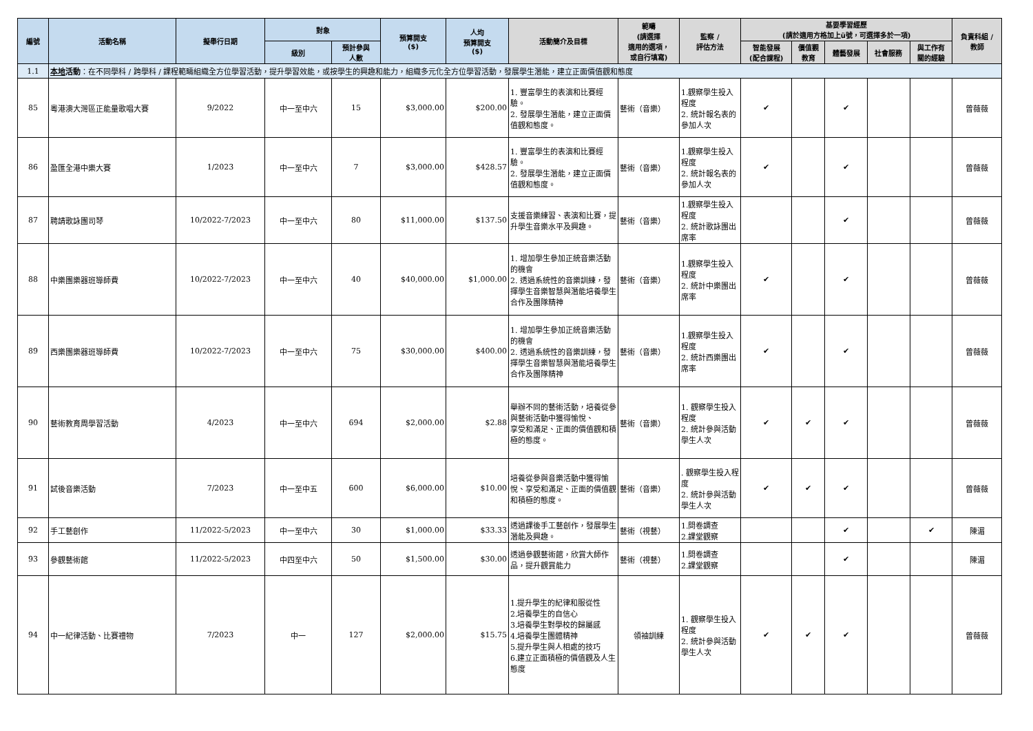| 編號 | 活動名稱 | 擬舉行日期 | 對象 | | 預算開支 ($) | 人均 預算開支 ($) | 活動簡介及目標 | 範疇 (請選擇 適用的選項， 或自行填寫) | 監察 / 評估方法 | 基要學習經歷 (請於適用方格加上ü號，可選擇多於一項) | | | | | 負責科組 / 教師 |
| --- | --- | --- | --- | --- | --- | --- | --- | --- | --- | --- | --- | --- | --- | --- | --- |
| | | | 級別 | 預計參與 人數 | | | | | | 智能發展 (配合課程) | 價值觀 教育 | 體藝發展 | 社會服務 | 與工作有 關的經驗 | |
| 1.1 | 本地 活動 ：在不同學科 / 跨學科 / 課程範疇組織全方位學習活動，提升學習效能，或按學生的興趣和能力，組織多元化全方位學習活動，發展學生潛能，建立正面價值觀和態度 | | | | | | | | | | | | | | |
| 85 | 粵港澳大灣區正能量歌唱大賽 | 9/2022 | 中一至中六 | 15 | $3,000.00 | $200.00 | 1. 豐富學生的表演和比賽經驗。 2. 發展學生潛能，建立正面價值觀和態度。 | 藝術（音樂） | 1.觀察學生投入程度 2. 統計報名表的參加人次 | ✔ | | ✔ | | | 曾薇薇 |
| 86 | 盈匯全港中樂大賽 | 1/2023 | 中一至中六 | 7 | $3,000.00 | $428.57 | 1. 豐富學生的表演和比賽經驗。 2. 發展學生潛能，建立正面價值觀和態度。 | 藝術（音樂） | 1.觀察學生投入程度 2. 統計報名表的參加人次 | ✔ | | ✔ | | | 曾薇薇 |
| 87 | 聘請歌詠團司琴 | 10/2022-7/2023 | 中一至中六 | 80 | $11,000.00 | $137.50 | 支援音樂練習、表演和比賽，提升學生音樂水平及興趣。 | 藝術（音樂） | 1.觀察學生投入程度 2. 統計歌詠團出席率 | | | ✔ | | | 曾薇薇 |
| 88 | 中樂團樂器班導師費 | 10/2022-7/2023 | 中一至中六 | 40 | $40,000.00 | $1,000.00 | 1. 增加學生參加正統音樂活動的機會 2. 透過系統性的音樂訓練，發揮學生音樂智慧與潛能培養學生合作及團隊精神 | 藝術（音樂） | 1.觀察學生投入程度 2. 統計中樂團出席率 | ✔ | | ✔ | | | 曾薇薇 |
| 89 | 西樂團樂器班導師費 | 10/2022-7/2023 | 中一至中六 | 75 | $30,000.00 | $400.00 | 1. 增加學生參加正統音樂活動的機會 2. 透過系統性的音樂訓練，發揮學生音樂智慧與潛能培養學生合作及團隊精神 | 藝術（音樂） | 1.觀察學生投入程度 2. 統計西樂團出席率 | ✔ | | ✔ | | | 曾薇薇 |
| 90 | 藝術教育周學習活動 | 4/2023 | 中一至中六 | 694 | $2,000.00 | $2.88 | 舉辦不同的藝術活動，培養從參與藝術活動中獲得愉悅、 享受和滿足、正面的價值觀和積極的態度。 | 藝術（音樂） | 1. 觀察學生投入程度 2. 統計參與活動學生人次 | ✔ | ✔ | ✔ | | | 曾薇薇 |
| 91 | 試後音樂活動 | 7/2023 | 中一至中五 | 600 | $6,000.00 | $10.00 | 培養從參與音樂活動中獲得愉悅、享受和滿足、正面的價值觀和積極的態度。 | 藝術（音樂） | . 觀察學生投入程度 2. 統計參與活動學生人次 | ✔ | ✔ | ✔ | | | 曾薇薇 |
| 92 | 手工藝創作 | 11/2022-5/2023 | 中一至中六 | 30 | $1,000.00 | $33.33 | 透過課後手工藝創作，發展學生潛能及興趣。 | 藝術（視藝） | 1.問卷調查 2.課堂觀察 | | | ✔ | | ✔ | 陳湄 |
| 93 | 參觀藝術館 | 11/2022-5/2023 | 中四至中六 | 50 | $1,500.00 | $30.00 | 透過參觀藝術館，欣賞大師作品，提升觀賞能力 | 藝術（視藝） | 1.問卷調查 2.課堂觀察 | | | ✔ | | | 陳湄 |
| 94 | 中一紀律活動、比賽禮物 | 7/2023 | 中一 | 127 | $2,000.00 | $15.75 | 1.提升學生的紀律和服從性 2.培養學生的自信心 3.培養學生對學校的歸屬感 4.培養學生團體精神 5.提升學生與人相處的技巧 6.建立正面積極的價值觀及人生態度 | 領袖訓練 | 1. 觀察學生投入程度 2. 統計參與活動學生人次 | ✔ | ✔ | ✔ | | | 曾薇薇 |